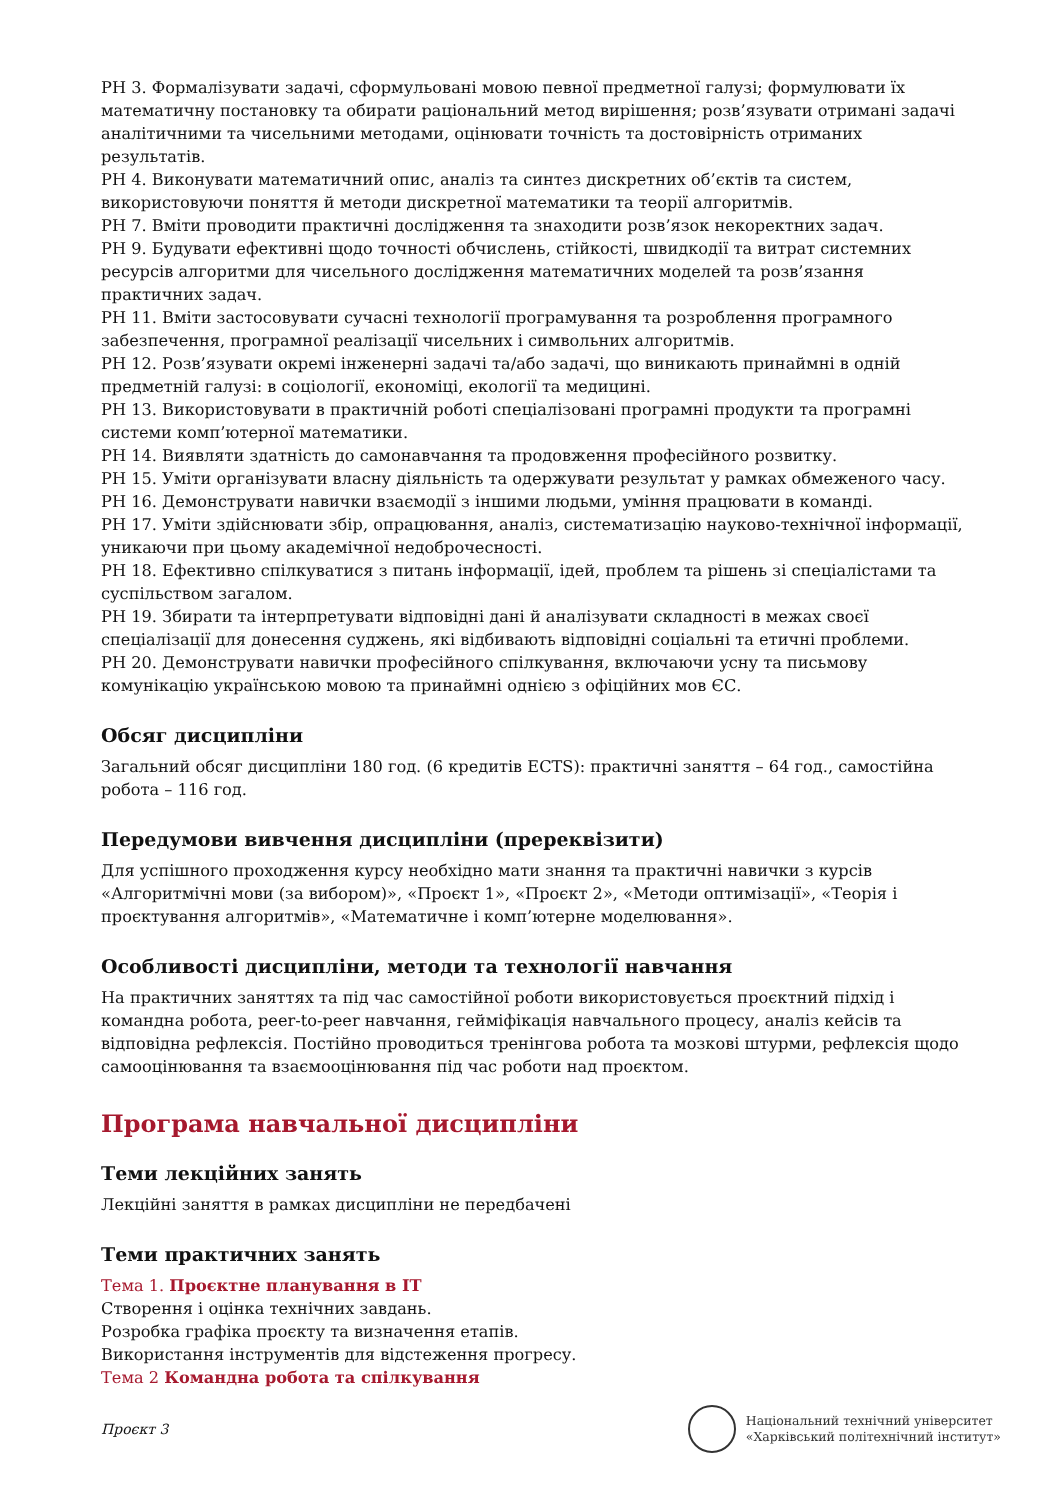РН 3. Формалізувати задачі, сформульовані мовою певної предметної галузі; формулювати їх математичну постановку та обирати раціональний метод вирішення; розв’язувати отримані задачі аналітичними та чисельними методами, оцінювати точність та достовірність отриманих результатів.
РН 4. Виконувати математичний опис, аналіз та синтез дискретних об’єктів та систем, використовуючи поняття й методи дискретної математики та теорії алгоритмів.
РН 7. Вміти проводити практичні дослідження та знаходити розв’язок некоректних задач.
РН 9. Будувати ефективні щодо точності обчислень, стійкості, швидкодії та витрат системних ресурсів алгоритми для чисельного дослідження математичних моделей та розв’язання практичних задач.
РН 11. Вміти застосовувати сучасні технології програмування та розроблення програмного забезпечення, програмної реалізації чисельних і символьних алгоритмів.
РН 12. Розв’язувати окремі інженерні задачі та/або задачі, що виникають принаймні в одній предметній галузі: в соціології, економіці, екології та медицині.
РН 13. Використовувати в практичній роботі спеціалізовані програмні продукти та програмні системи комп’ютерної математики.
РН 14. Виявляти здатність до самонавчання та продовження професійного розвитку.
РН 15. Уміти організувати власну діяльність та одержувати результат у рамках обмеженого часу.
РН 16. Демонструвати навички взаємодії з іншими людьми, уміння працювати в команді.
РН 17. Уміти здійснювати збір, опрацювання, аналіз, систематизацію науково-технічної інформації, уникаючи при цьому академічної недоброчесності.
РН 18. Ефективно спілкуватися з питань інформації, ідей, проблем та рішень зі спеціалістами та суспільством загалом.
РН 19. Збирати та інтерпретувати відповідні дані й аналізувати складності в межах своєї спеціалізації для донесення суджень, які відбивають відповідні соціальні та етичні проблеми.
РН 20. Демонструвати навички професійного спілкування, включаючи усну та письмову комунікацію українською мовою та принаймні однією з офіційних мов ЄС.
Обсяг дисципліни
Загальний обсяг дисципліни 180 год. (6 кредитів ECTS): практичні заняття – 64 год., самостійна робота – 116 год.
Передумови вивчення дисципліни (пререквізити)
Для успішного проходження курсу необхідно мати знання та практичні навички з курсів «Алгоритмічні мови (за вибором)», «Проєкт 1», «Проєкт 2», «Методи оптимізації», «Теорія і проєктування алгоритмів», «Математичне і комп’ютерне моделювання».
Особливості дисципліни, методи та технології навчання
На практичних заняттях та під час самостійної роботи використовується проєктний підхід і командна робота, peer-to-peer навчання, гейміфікація навчального процесу, аналіз кейсів та відповідна рефлексія. Постійно проводиться тренінгова робота та мозкові штурми, рефлексія щодо самооцінювання та взаємооцінювання під час роботи над проєктом.
Програма навчальної дисципліни
Теми лекційних занять
Лекційні заняття в рамках дисципліни не передбачені
Теми практичних занять
Тема 1. Проєктне планування в IT
Створення і оцінка технічних завдань.
Розробка графіка проєкту та визначення етапів.
Використання інструментів для відстеження прогресу.
Тема 2 Командна робота та спілкування
Проєкт 3
Національний технічний університет
«Харківський політехнічний інститут»